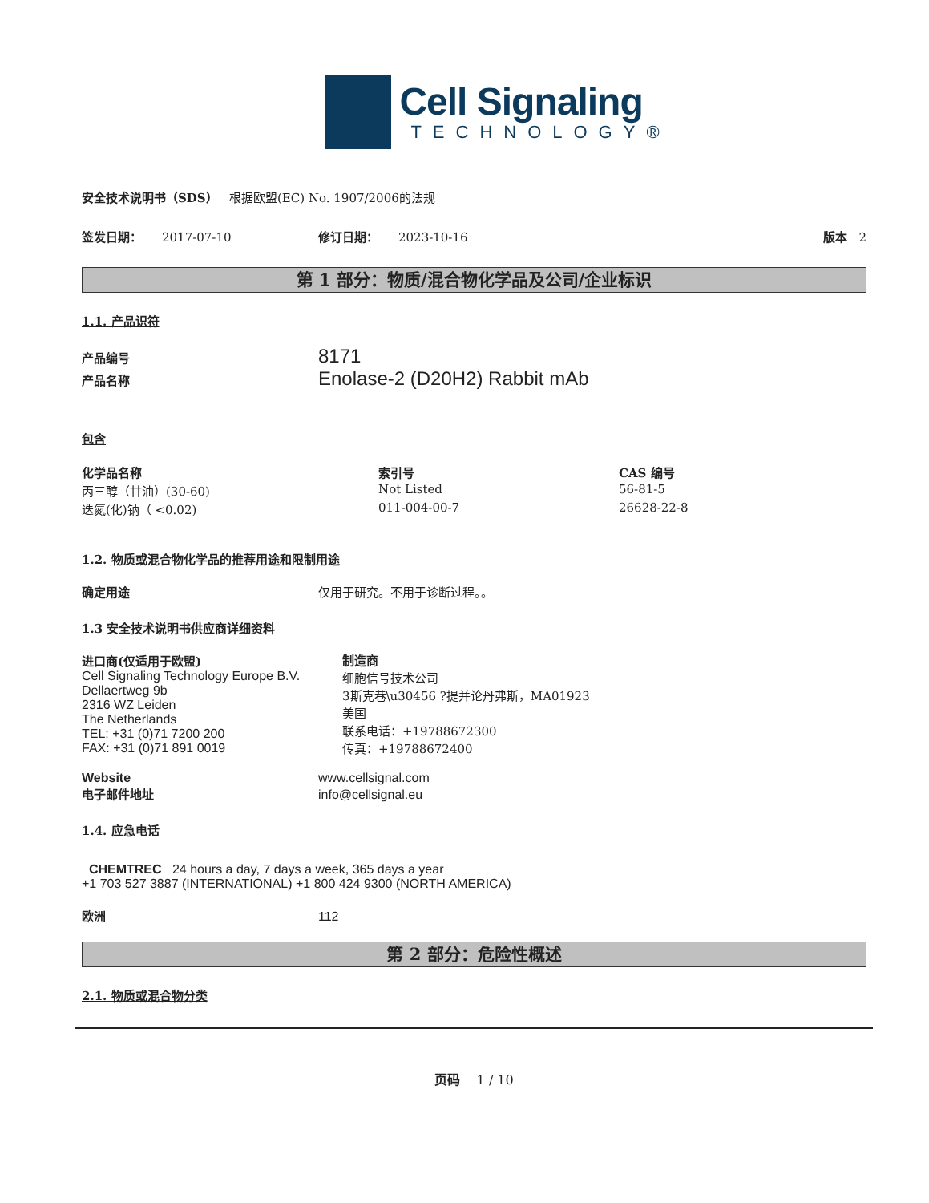Cell Signaling
TECHNOLOGY®
安全技术说明书（SDS） 根据欧盟(EC) No. 1907/2006的法规
签发日期： 2017-07-10 修订日期： 2023-10-16 版本 2
第 1 部分：物质/混合物化学品及公司/企业标识
1.1. 产品识符
产品编号 8171
产品名称 Enolase-2 (D20H2) Rabbit mAb
包含
| 化学品名称 | 索引号 | CAS 编号 |
| --- | --- | --- |
| 丙三醇（甘油）(30-60) | Not Listed | 56-81-5 |
| 迭氮(化)钠（ <0.02) | 011-004-00-7 | 26628-22-8 |
1.2. 物质或混合物化学品的推荐用途和限制用途
确定用途 仅用于研究。不用于诊断过程。。
1.3 安全技术说明书供应商详细资料
进口商(仅适用于欧盟)
Cell Signaling Technology Europe B.V.
Dellaertweg 9b
2316 WZ Leiden
The Netherlands
TEL: +31 (0)71 7200 200
FAX: +31 (0)71 891 0019
制造商
细胞信号技术公司
3斯克巷\u30456 ?提并论丹弗斯，MA01923
美国
联系电话：+19788672300
传真：+19788672400
Website www.cellsignal.com
电子邮件地址 info@cellsignal.eu
1.4. 应急电话
CHEMTREC 24 hours a day, 7 days a week, 365 days a year
+1 703 527 3887 (INTERNATIONAL) +1 800 424 9300 (NORTH AMERICA)
欧洲 112
第 2 部分：危险性概述
2.1. 物质或混合物分类
页码 1 / 10